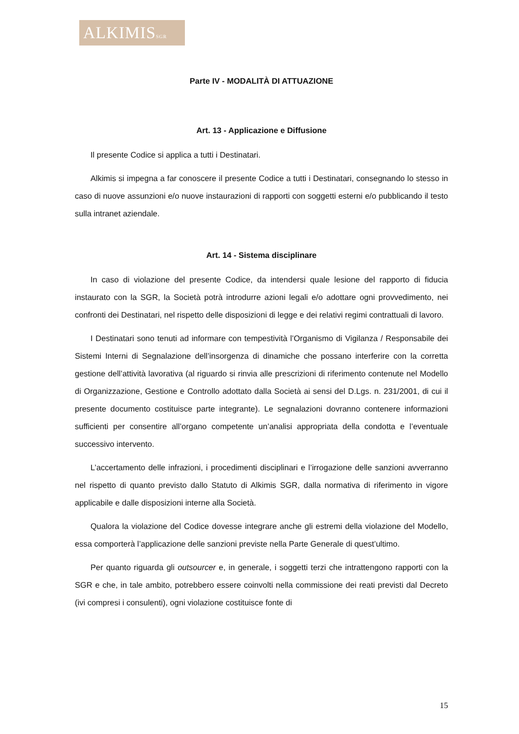ALKIMISSGR
Parte IV - MODALITÀ DI ATTUAZIONE
Art. 13 - Applicazione e Diffusione
Il presente Codice si applica a tutti i Destinatari.
Alkimis si impegna a far conoscere il presente Codice a tutti i Destinatari, consegnando lo stesso in caso di nuove assunzioni e/o nuove instaurazioni di rapporti con soggetti esterni e/o pubblicando il testo sulla intranet aziendale.
Art. 14 - Sistema disciplinare
In caso di violazione del presente Codice, da intendersi quale lesione del rapporto di fiducia instaurato con la SGR, la Società potrà introdurre azioni legali e/o adottare ogni provvedimento, nei confronti dei Destinatari, nel rispetto delle disposizioni di legge e dei relativi regimi contrattuali di lavoro.
I Destinatari sono tenuti ad informare con tempestività l’Organismo di Vigilanza / Responsabile dei Sistemi Interni di Segnalazione dell’insorgenza di dinamiche che possano interferire con la corretta gestione dell’attività lavorativa (al riguardo si rinvia alle prescrizioni di riferimento contenute nel Modello di Organizzazione, Gestione e Controllo adottato dalla Società ai sensi del D.Lgs. n. 231/2001, di cui il presente documento costituisce parte integrante). Le segnalazioni dovranno contenere informazioni sufficienti per consentire all’organo competente un’analisi appropriata della condotta e l’eventuale successivo intervento.
L’accertamento delle infrazioni, i procedimenti disciplinari e l’irrogazione delle sanzioni avverranno nel rispetto di quanto previsto dallo Statuto di Alkimis SGR, dalla normativa di riferimento in vigore applicabile e dalle disposizioni interne alla Società.
Qualora la violazione del Codice dovesse integrare anche gli estremi della violazione del Modello, essa comporterà l’applicazione delle sanzioni previste nella Parte Generale di quest’ultimo.
Per quanto riguarda gli outsourcer e, in generale, i soggetti terzi che intrattengono rapporti con la SGR e che, in tale ambito, potrebbero essere coinvolti nella commissione dei reati previsti dal Decreto (ivi compresi i consulenti), ogni violazione costituisce fonte di
15